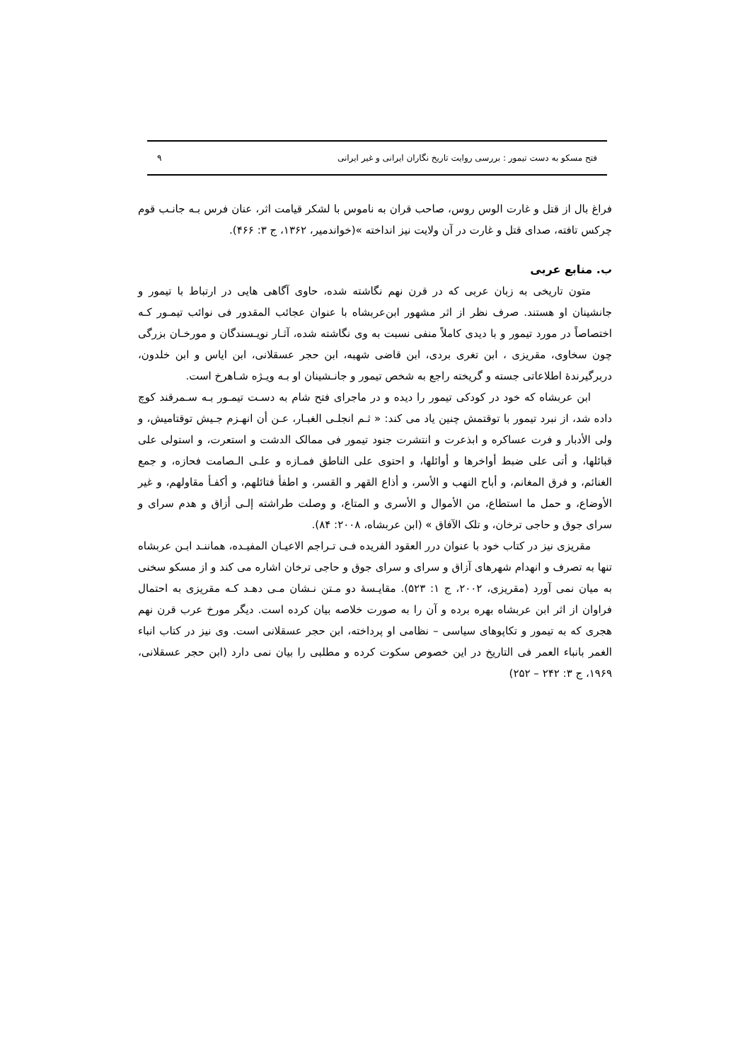فتح مسکو به دست تیمور : بررسی روایت تاریخ نگاران ایرانی و غیر ایرانی ۹
فراغ بال از قتل و غارت الوس روس، صاحب قران به ناموس با لشکر قیامت اثر، عنان فرس بـه جانـب قوم چرکس تافته، صدای قتل و غارت در آن ولایت نیز انداخته »(خواندمیر، ۱۳۶۲، ج ۳: ۴۶۶).
ب. منابع عربی
متون تاریخی به زبان عربی که در قرن نهم نگاشته شده، حاوی آگاهی هایی در ارتباط با تیمور و جانشینان او هستند. صرف نظر از اثر مشهور ابن‌عربشاه با عنوان عجائب المقدور فی نوائب تیمـور کـه اختصاصاً در مورد تیمور و با دیدی کاملاً منفی نسبت به وی نگاشته شده، آثـار نویـسندگان و مورخـان بزرگی چون سخاوی، مقریزی ، ابن تغری بردی، ابن قاضی شهبه، ابن حجر عسقلانی، ابن ایاس و ابن خلدون، دربرگیرندهٔ اطلاعاتی جسته و گریخته راجع به شخص تیمور و جانـشینان او بـه ویـژه شـاهرخ است.
ابن عربشاه که خود در کودکی تیمور را دیده و در ماجرای فتح شام به دسـت تیمـور بـه سـمرقند کوچ داده شد، از نبرد تیمور با توقتمش چنین یاد می کند: « ثـم انجلـی الغبـار، عـن أن انهـزم جـیش توقتامیش، و ولی الأدبار و فرت عساکره و ابذعرت و انتشرت جنود تیمور فی ممالک الدشت و استعرت، و استولی علی قبائلها، و أتی علی ضبط أواخرها و أوائلها، و احتوی علی الناطق فمـازه و علـی الـصامت فحازه، و جمع الغنائم، و فرق المغانم، و أباح النهب و الأسر، و أذاع القهر و القسر، و اطفأ فتائلهم، و أکفـأ مقاولهم، و غیر الأوضاع، و حمل ما استطاع، من الأموال و الأسری و المتاع، و وصلت طراشته إلـی أزاق و هدم سرای و سرای جوق و حاجی ترخان، و تلک الآفاق » (ابن عربشاه، ۲۰۰۸: ۸۴).
مقریزی نیز در کتاب خود با عنوان درر العقود الفریده فـی تـراجم الاعیـان المفیـده، هماننـد ابـن عربشاه تنها به تصرف و انهدام شهرهای آزاق و سرای و سرای جوق و حاجی ترخان اشاره می کند و از مسکو سخنی به میان نمی آورد (مقریزی، ۲۰۰۲، ج ۱: ۵۲۳). مقایـسهٔ دو مـتن نـشان مـی دهـد کـه مقریزی به احتمال فراوان از اثر ابن عربشاه بهره برده و آن را به صورت خلاصه بیان کرده است. دیگر مورخ عرب قرن نهم هجری که به تیمور و تکاپوهای سیاسی – نظامی او پرداخته، ابن حجر عسقلانی است. وی نیز در کتاب انباء الغمر بانباء العمر فی التاریخ در این خصوص سکوت کرده و مطلبی را بیان نمی دارد (ابن حجر عسقلانی، ۱۹۶۹، ج ۳: ۲۴۲ – ۲۵۲)